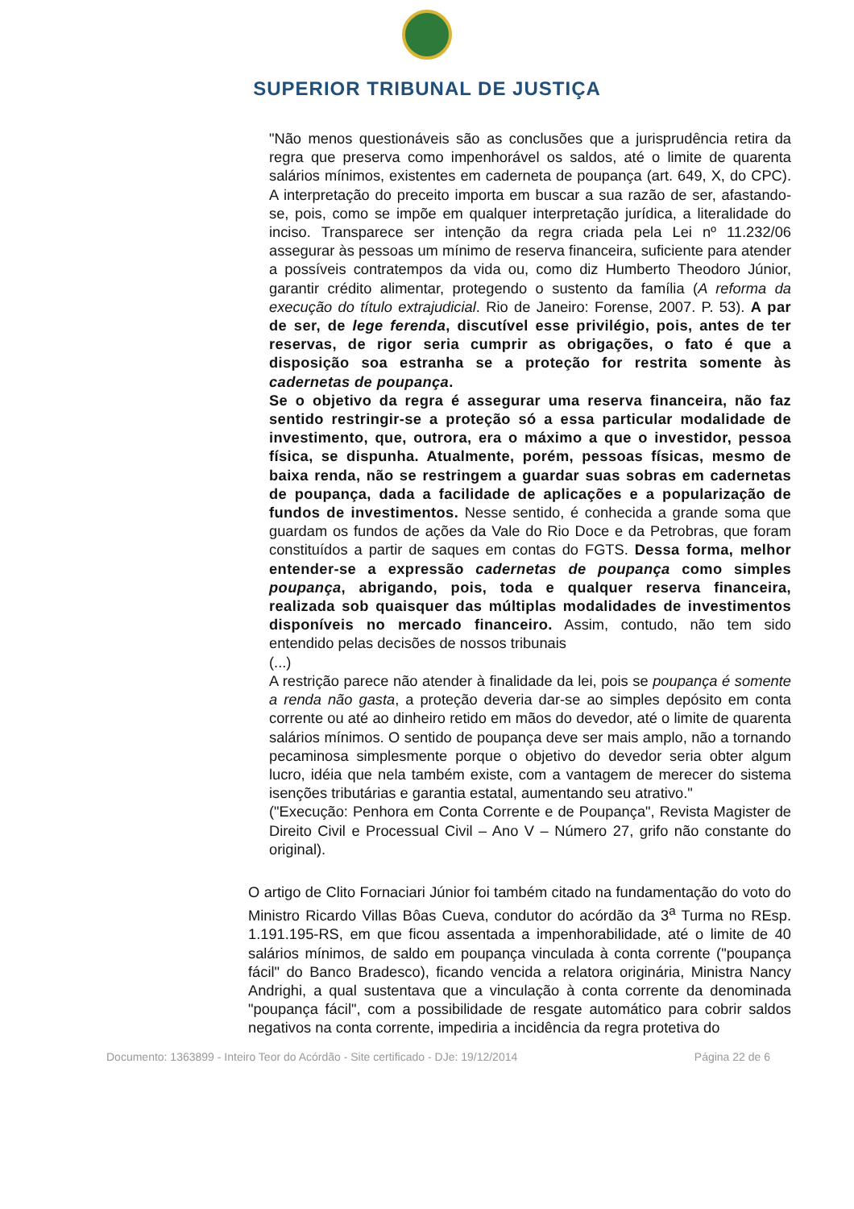SUPERIOR TRIBUNAL DE JUSTIÇA
"Não menos questionáveis são as conclusões que a jurisprudência retira da regra que preserva como impenhorável os saldos, até o limite de quarenta salários mínimos, existentes em caderneta de poupança (art. 649, X, do CPC). A interpretação do preceito importa em buscar a sua razão de ser, afastando-se, pois, como se impõe em qualquer interpretação jurídica, a literalidade do inciso. Transparece ser intenção da regra criada pela Lei nº 11.232/06 assegurar às pessoas um mínimo de reserva financeira, suficiente para atender a possíveis contratempos da vida ou, como diz Humberto Theodoro Júnior, garantir crédito alimentar, protegendo o sustento da família (A reforma da execução do título extrajudicial. Rio de Janeiro: Forense, 2007. P. 53). A par de ser, de lege ferenda, discutível esse privilégio, pois, antes de ter reservas, de rigor seria cumprir as obrigações, o fato é que a disposição soa estranha se a proteção for restrita somente às cadernetas de poupança.
Se o objetivo da regra é assegurar uma reserva financeira, não faz sentido restringir-se a proteção só a essa particular modalidade de investimento, que, outrora, era o máximo a que o investidor, pessoa física, se dispunha. Atualmente, porém, pessoas físicas, mesmo de baixa renda, não se restringem a guardar suas sobras em cadernetas de poupança, dada a facilidade de aplicações e a popularização de fundos de investimentos. Nesse sentido, é conhecida a grande soma que guardam os fundos de ações da Vale do Rio Doce e da Petrobras, que foram constituídos a partir de saques em contas do FGTS. Dessa forma, melhor entender-se a expressão cadernetas de poupança como simples poupança, abrigando, pois, toda e qualquer reserva financeira, realizada sob quaisquer das múltiplas modalidades de investimentos disponíveis no mercado financeiro. Assim, contudo, não tem sido entendido pelas decisões de nossos tribunais
(...)
A restrição parece não atender à finalidade da lei, pois se poupança é somente a renda não gasta, a proteção deveria dar-se ao simples depósito em conta corrente ou até ao dinheiro retido em mãos do devedor, até o limite de quarenta salários mínimos. O sentido de poupança deve ser mais amplo, não a tornando pecaminosa simplesmente porque o objetivo do devedor seria obter algum lucro, idéia que nela também existe, com a vantagem de merecer do sistema isenções tributárias e garantia estatal, aumentando seu atrativo."
("Execução: Penhora em Conta Corrente e de Poupança", Revista Magister de Direito Civil e Processual Civil – Ano V – Número 27, grifo não constante do original).
O artigo de Clito Fornaciari Júnior foi também citado na fundamentação do voto do Ministro Ricardo Villas Bôas Cueva, condutor do acórdão da 3<sup>a</sup> Turma no REsp. 1.191.195-RS, em que ficou assentada a impenhorabilidade, até o limite de 40 salários mínimos, de saldo em poupança vinculada à conta corrente ("poupança fácil" do Banco Bradesco), ficando vencida a relatora originária, Ministra Nancy Andrighi, a qual sustentava que a vinculação à conta corrente da denominada "poupança fácil", com a possibilidade de resgate automático para cobrir saldos negativos na conta corrente, impediria a incidência da regra protetiva do
Documento: 1363899 - Inteiro Teor do Acórdão - Site certificado - DJe: 19/12/2014 Página 22 de 6